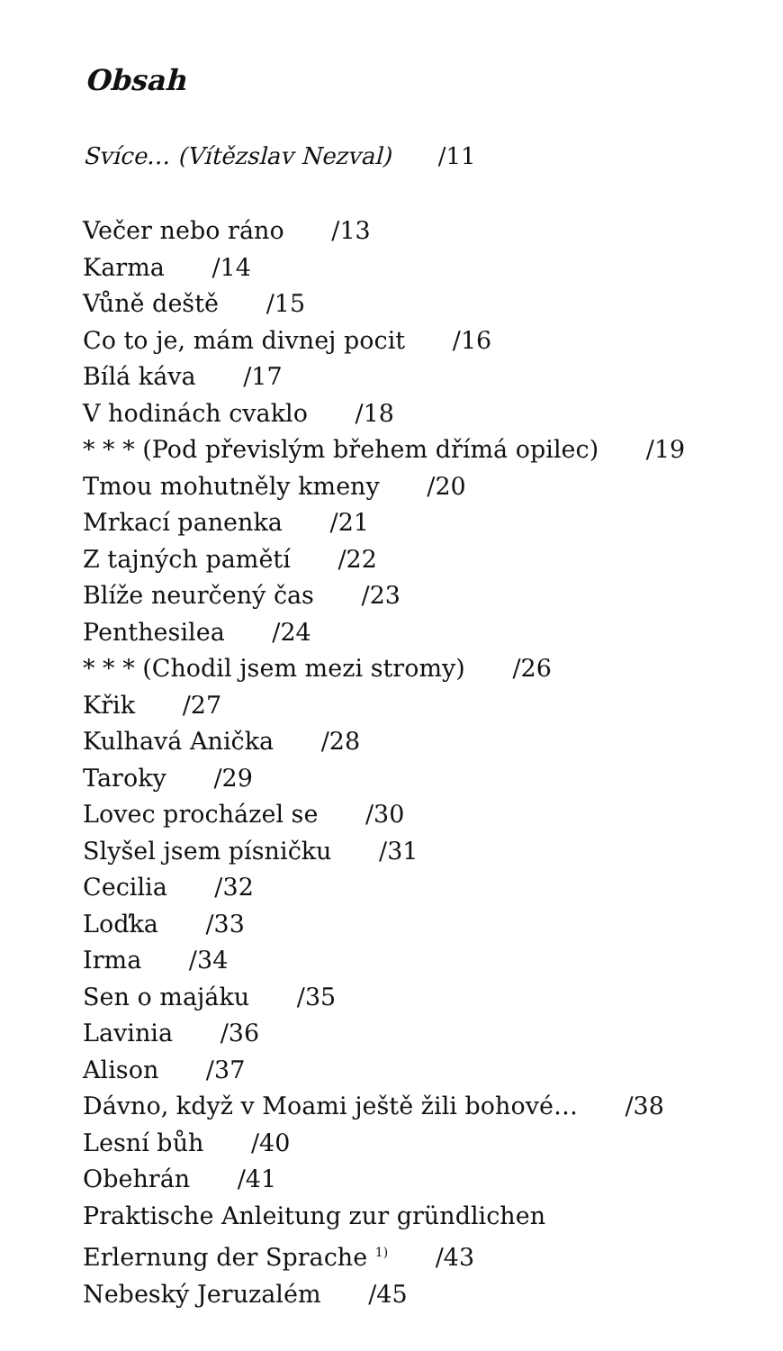Obsah
Svíce… (Vítězslav Nezval) /11
Večer nebo ráno /13
Karma /14
Vůně deště /15
Co to je, mám divnej pocit /16
Bílá káva /17
V hodinách cvaklo /18
* * * (Pod převislým břehem dřímá opilec) /19
Tmou mohutněly kmeny /20
Mrkací panenka /21
Z tajných pamětí /22
Blíže neurčený čas /23
Penthesilea /24
* * * (Chodil jsem mezi stromy) /26
Křik /27
Kulhavá Anička /28
Taroky /29
Lovec procházel se /30
Slyšel jsem písničku /31
Cecilia /32
Loďka /33
Irma /34
Sen o majáku /35
Lavinia /36
Alison /37
Dávno, když v Moami ještě žili bohové… /38
Lesní bůh /40
Obehrán /41
Praktische Anleitung zur gründlichen
Erlernung der Sprache <sup>1)</sup> /43
Nebeský Jeruzalém /45